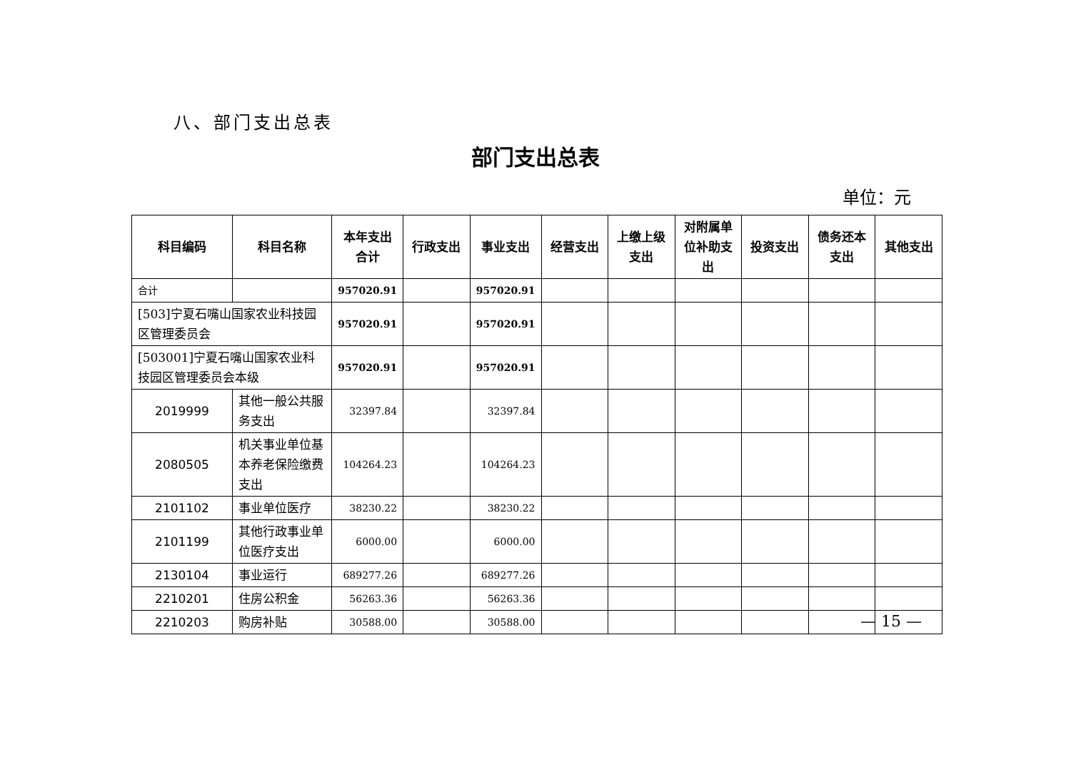八、部门支出总表
部门支出总表
单位：元
| 科目编码 | 科目名称 | 本年支出合计 | 行政支出 | 事业支出 | 经营支出 | 上缴上级支出 | 对附属单位补助支出 | 投资支出 | 债务还本支出 | 其他支出 |
| --- | --- | --- | --- | --- | --- | --- | --- | --- | --- | --- |
| 合计 | | 957020.91 | | 957020.91 | | | | | | |
| [503]宁夏石嘴山国家农业科技园区管理委员会 | | 957020.91 | | 957020.91 | | | | | | |
| [503001]宁夏石嘴山国家农业科技园区管理委员会本级 | | 957020.91 | | 957020.91 | | | | | | |
| 2019999 | 其他一般公共服务支出 | 32397.84 | | 32397.84 | | | | | | |
| 2080505 | 机关事业单位基本养老保险缴费支出 | 104264.23 | | 104264.23 | | | | | | |
| 2101102 | 事业单位医疗 | 38230.22 | | 38230.22 | | | | | | |
| 2101199 | 其他行政事业单位医疗支出 | 6000.00 | | 6000.00 | | | | | | |
| 2130104 | 事业运行 | 689277.26 | | 689277.26 | | | | | | |
| 2210201 | 住房公积金 | 56263.36 | | 56263.36 | | | | | | |
| 2210203 | 购房补贴 | 30588.00 | | 30588.00 | | | | | | |
— 15 —